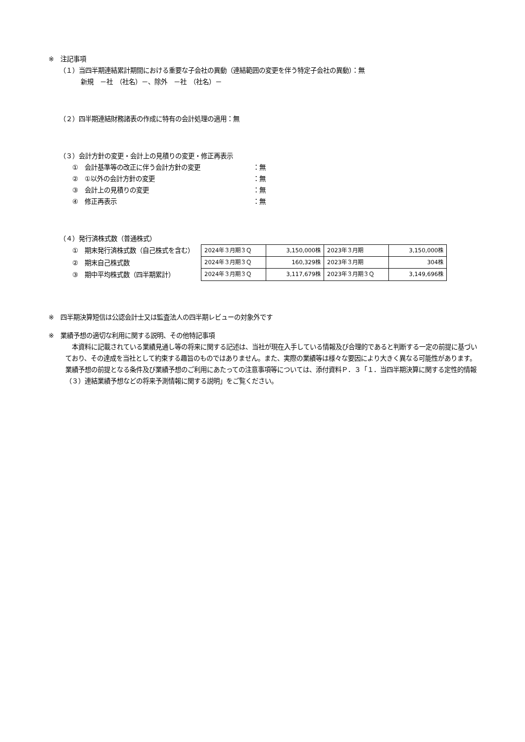※　注記事項
（１）当四半期連結累計期間における重要な子会社の異動（連結範囲の変更を伴う特定子会社の異動）：無
新規　－社　（社名）－、除外　－社　（社名）－
（２）四半期連結財務諸表の作成に特有の会計処理の適用：無
（３）会計方針の変更・会計上の見積りの変更・修正再表示
①　会計基準等の改正に伴う会計方針の変更 ：無
②　①以外の会計方針の変更 ：無
③　会計上の見積りの変更 ：無
④　修正再表示 ：無
（４）発行済株式数（普通株式）
①　期末発行済株式数（自己株式を含む）
②　期末自己株式数
③　期中平均株式数（四半期累計）
| 2024年３月期３Ｑ | 3,150,000株 | 2023年３月期 | 3,150,000株 |
| 2024年３月期３Ｑ | 160,329株 | 2023年３月期 | 304株 |
| 2024年３月期３Ｑ | 3,117,679株 | 2023年３月期３Ｑ | 3,149,696株 |
※　四半期決算短信は公認会計士又は監査法人の四半期レビューの対象外です
※　業績予想の適切な利用に関する説明、その他特記事項
　本資料に記載されている業績見通し等の将来に関する記述は、当社が現在入手している情報及び合理的であると判断する一定の前提に基づいており、その達成を当社として約束する趣旨のものではありません。また、実際の業績等は様々な要因により大きく異なる可能性があります。業績予想の前提となる条件及び業績予想のご利用にあたっての注意事項等については、添付資料Ｐ．３「１．当四半期決算に関する定性的情報（３）連結業績予想などの将来予測情報に関する説明」をご覧ください。